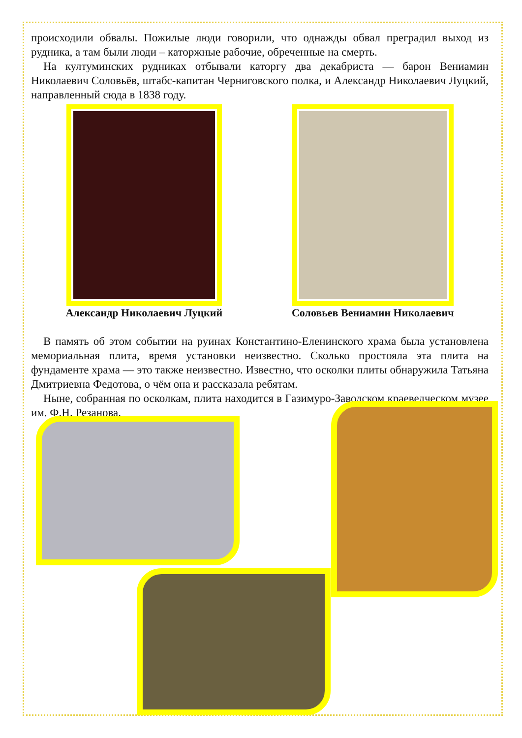происходили обвалы. Пожилые люди говорили, что однажды обвал преградил выход из рудника, а там были люди – каторжные рабочие, обреченные на смерть.
На култуминских рудниках отбывали каторгу два декабриста — барон Вениамин Николаевич Соловьёв, штабс-капитан Черниговского полка, и Александр Николаевич Луцкий, направленный сюда в 1838 году.
Александр Николаевич Луцкий Соловьев Вениамин Николаевич
В память об этом событии на руинах Константино-Еленинского храма была установлена мемориальная плита, время установки неизвестно. Сколько простояла эта плита на фундаменте храма — это также неизвестно. Известно, что осколки плиты обнаружила Татьяна Дмитриевна Федотова, о чём она и рассказала ребятам.
Ныне, собранная по осколкам, плита находится в Газимуро-Заводском краеведческом музее им. Ф.Н. Резанова.